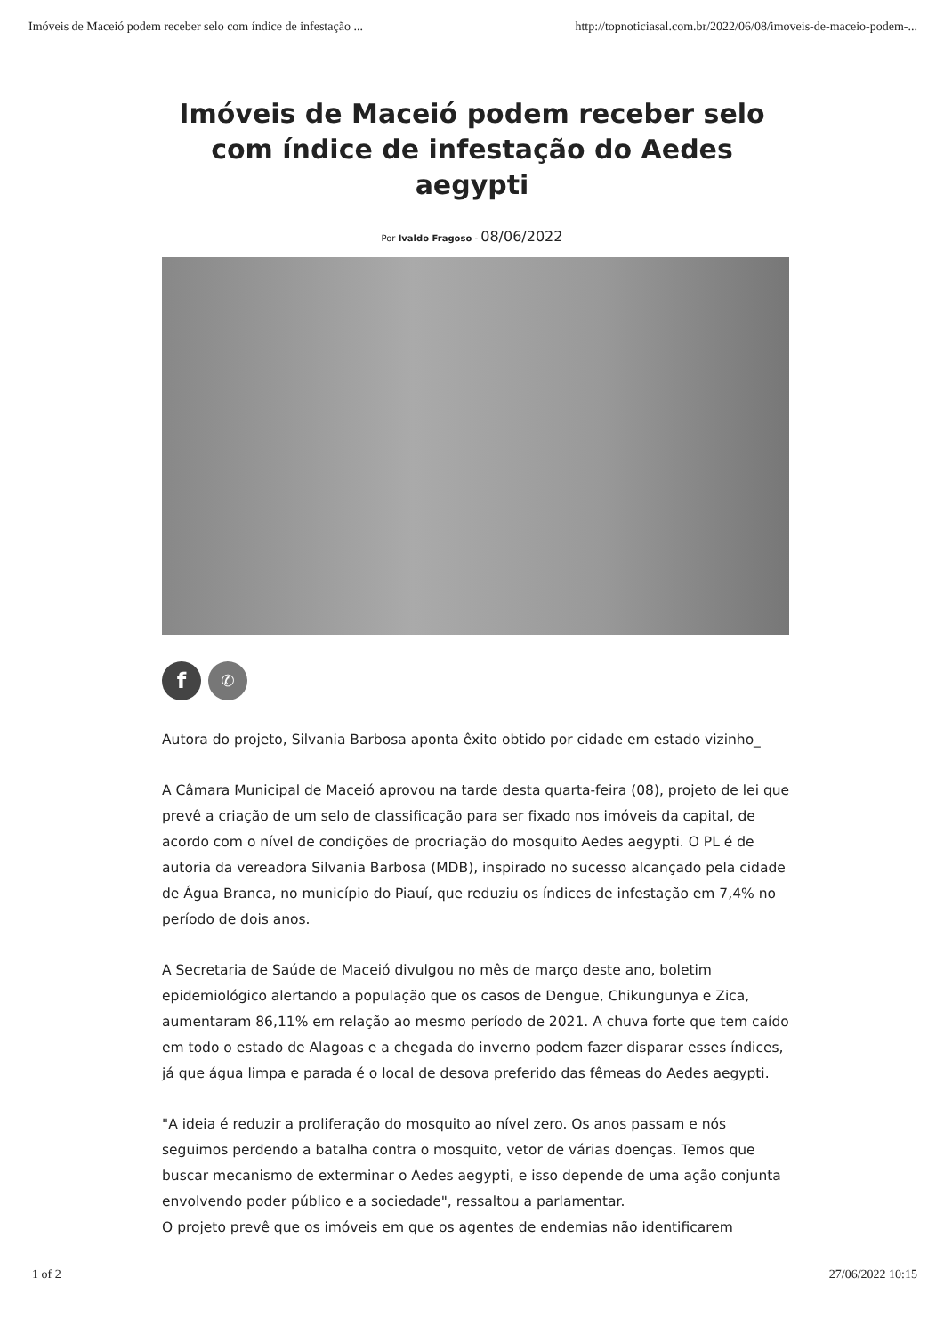Imóveis de Maceió podem receber selo com índice de infestação ... http://topnoticiasal.com.br/2022/06/08/imoveis-de-maceio-podem-...
Imóveis de Maceió podem receber selo com índice de infestação do Aedes aegypti
Por Ivaldo Fragoso - 08/06/2022
f
✆
Autora do projeto, Silvania Barbosa aponta êxito obtido por cidade em estado vizinho_
A Câmara Municipal de Maceió aprovou na tarde desta quarta-feira (08), projeto de lei que prevê a criação de um selo de classificação para ser fixado nos imóveis da capital, de acordo com o nível de condições de procriação do mosquito Aedes aegypti. O PL é de autoria da vereadora Silvania Barbosa (MDB), inspirado no sucesso alcançado pela cidade de Água Branca, no município do Piauí, que reduziu os índices de infestação em 7,4% no período de dois anos.
A Secretaria de Saúde de Maceió divulgou no mês de março deste ano, boletim epidemiológico alertando a população que os casos de Dengue, Chikungunya e Zica, aumentaram 86,11% em relação ao mesmo período de 2021. A chuva forte que tem caído em todo o estado de Alagoas e a chegada do inverno podem fazer disparar esses índices, já que água limpa e parada é o local de desova preferido das fêmeas do Aedes aegypti.
"A ideia é reduzir a proliferação do mosquito ao nível zero. Os anos passam e nós seguimos perdendo a batalha contra o mosquito, vetor de várias doenças. Temos que buscar mecanismo de exterminar o Aedes aegypti, e isso depende de uma ação conjunta envolvendo poder público e a sociedade", ressaltou a parlamentar.
O projeto prevê que os imóveis em que os agentes de endemias não identificarem
1 of 2 27/06/2022 10:15